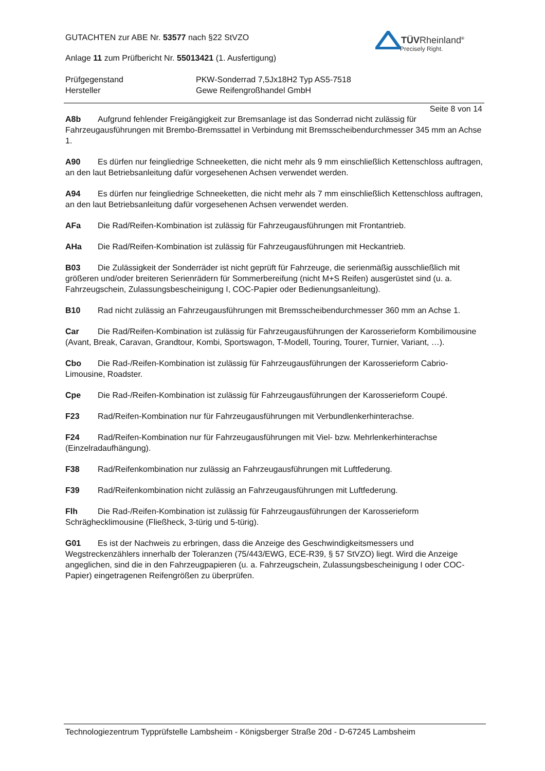TÜVRheinland<sup>®</sup>
Precisely Right.
GUTACHTEN zur ABE Nr. 53577 nach §22 StVZO
Anlage 11 zum Prüfbericht Nr. 55013421 (1. Ausfertigung)
Prüfgegenstand
Hersteller
PKW-Sonderrad 7,5Jx18H2 Typ AS5-7518
Gewe Reifengroßhandel GmbH
Seite 8 von 14
A8b Aufgrund fehlender Freigängigkeit zur Bremsanlage ist das Sonderrad nicht zulässig für Fahrzeugausführungen mit Brembo-Bremssattel in Verbindung mit Bremsscheibendurchmesser 345 mm an Achse 1.
A90 Es dürfen nur feingliedrige Schneeketten, die nicht mehr als 9 mm einschließlich Kettenschloss auftragen, an den laut Betriebsanleitung dafür vorgesehenen Achsen verwendet werden.
A94 Es dürfen nur feingliedrige Schneeketten, die nicht mehr als 7 mm einschließlich Kettenschloss auftragen, an den laut Betriebsanleitung dafür vorgesehenen Achsen verwendet werden.
AFa Die Rad/Reifen-Kombination ist zulässig für Fahrzeugausführungen mit Frontantrieb.
AHa Die Rad/Reifen-Kombination ist zulässig für Fahrzeugausführungen mit Heckantrieb.
B03 Die Zulässigkeit der Sonderräder ist nicht geprüft für Fahrzeuge, die serienmäßig ausschließlich mit größeren und/oder breiteren Serienrädern für Sommerbereifung (nicht M+S Reifen) ausgerüstet sind (u. a. Fahrzeugschein, Zulassungsbescheinigung I, COC-Papier oder Bedienungsanleitung).
B10 Rad nicht zulässig an Fahrzeugausführungen mit Bremsscheibendurchmesser 360 mm an Achse 1.
Car Die Rad/Reifen-Kombination ist zulässig für Fahrzeugausführungen der Karosserieform Kombilimousine (Avant, Break, Caravan, Grandtour, Kombi, Sportswagon, T-Modell, Touring, Tourer, Turnier, Variant, …).
Cbo Die Rad-/Reifen-Kombination ist zulässig für Fahrzeugausführungen der Karosserieform Cabrio-Limousine, Roadster.
Cpe Die Rad-/Reifen-Kombination ist zulässig für Fahrzeugausführungen der Karosserieform Coupé.
F23 Rad/Reifen-Kombination nur für Fahrzeugausführungen mit Verbundlenkerhinterachse.
F24 Rad/Reifen-Kombination nur für Fahrzeugausführungen mit Viel- bzw. Mehrlenkerhinterachse (Einzelradaufhängung).
F38 Rad/Reifenkombination nur zulässig an Fahrzeugausführungen mit Luftfederung.
F39 Rad/Reifenkombination nicht zulässig an Fahrzeugausführungen mit Luftfederung.
Flh Die Rad-/Reifen-Kombination ist zulässig für Fahrzeugausführungen der Karosserieform Schräghecklimousine (Fließheck, 3-türig und 5-türig).
G01 Es ist der Nachweis zu erbringen, dass die Anzeige des Geschwindigkeitsmessers und Wegstreckenzählers innerhalb der Toleranzen (75/443/EWG, ECE-R39, § 57 StVZO) liegt. Wird die Anzeige angeglichen, sind die in den Fahrzeugpapieren (u. a. Fahrzeugschein, Zulassungsbescheinigung I oder COC-Papier) eingetragenen Reifengrößen zu überprüfen.
Technologiezentrum Typprüfstelle Lambsheim - Königsberger Straße 20d - D-67245 Lambsheim